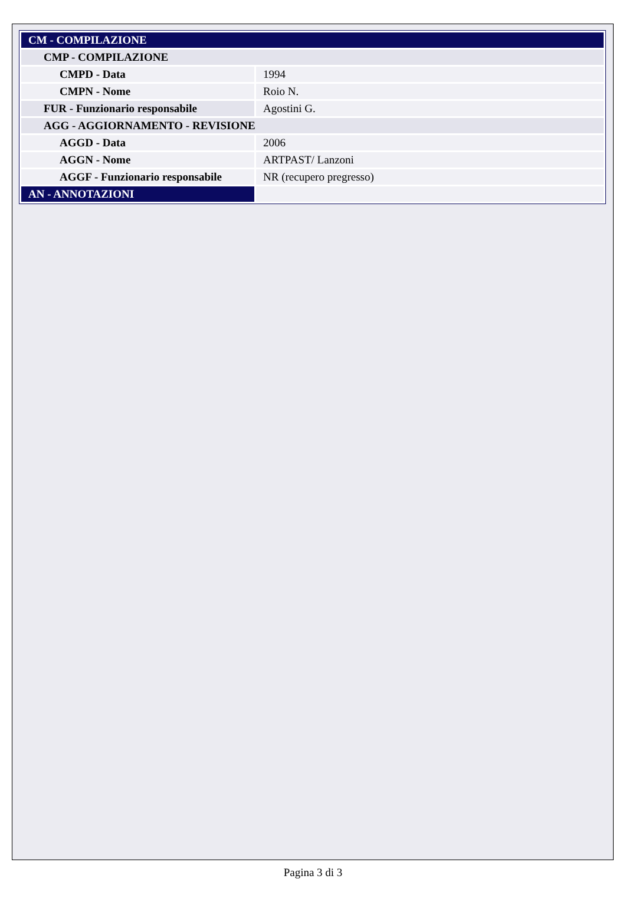| CM - COMPILAZIONE | |
| CMP - COMPILAZIONE | |
| CMPD - Data | 1994 |
| CMPN - Nome | Roio N. |
| FUR - Funzionario responsabile | Agostini G. |
| AGG - AGGIORNAMENTO - REVISIONE | |
| AGGD - Data | 2006 |
| AGGN - Nome | ARTPAST/ Lanzoni |
| AGGF - Funzionario responsabile | NR (recupero pregresso) |
| AN - ANNOTAZIONI | |
Pagina 3 di 3